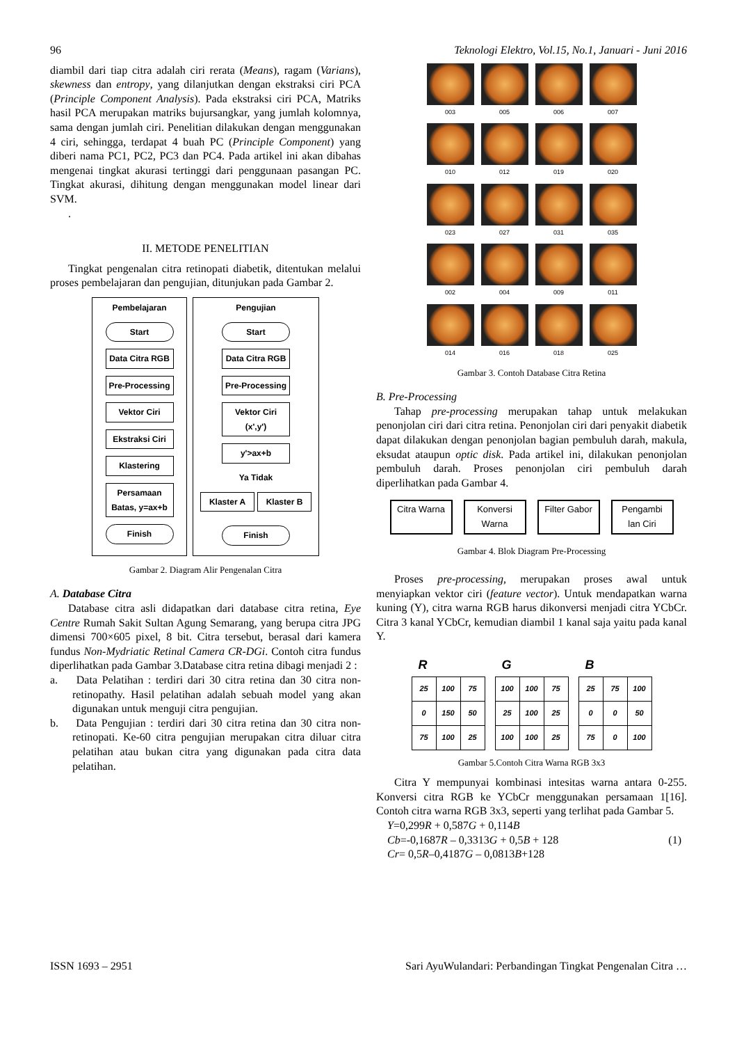96 Teknologi Elektro, Vol.15, No.1, Januari - Juni 2016
diambil dari tiap citra adalah ciri rerata (Means), ragam (Varians), skewness dan entropy, yang dilanjutkan dengan ekstraksi ciri PCA (Principle Component Analysis). Pada ekstraksi ciri PCA, Matriks hasil PCA merupakan matriks bujursangkar, yang jumlah kolomnya, sama dengan jumlah ciri. Penelitian dilakukan dengan menggunakan 4 ciri, sehingga, terdapat 4 buah PC (Principle Component) yang diberi nama PC1, PC2, PC3 dan PC4. Pada artikel ini akan dibahas mengenai tingkat akurasi tertinggi dari penggunaan pasangan PC. Tingkat akurasi, dihitung dengan menggunakan model linear dari SVM.
.
II. METODE PENELITIAN
Tingkat pengenalan citra retinopati diabetik, ditentukan melalui proses pembelajaran dan pengujian, ditunjukan pada Gambar 2.
Pembelajaran
Start
Data Citra RGB
Pre-Processing
Vektor Ciri
Ekstraksi Ciri
Klastering
Persamaan Batas, y=ax+b
Finish
Pengujian
Start
Data Citra RGB
Pre-Processing
Vektor Ciri (x',y')
y'>ax+b
Ya Tidak
Klaster A Klaster B
Finish
Gambar 2. Diagram Alir Pengenalan Citra
A. Database Citra
Database citra asli didapatkan dari database citra retina, Eye Centre Rumah Sakit Sultan Agung Semarang, yang berupa citra JPG dimensi 700×605 pixel, 8 bit. Citra tersebut, berasal dari kamera fundus Non-Mydriatic Retinal Camera CR-DGi. Contoh citra fundus diperlihatkan pada Gambar 3.Database citra retina dibagi menjadi 2 :
a. Data Pelatihan : terdiri dari 30 citra retina dan 30 citra non-retinopathy. Hasil pelatihan adalah sebuah model yang akan digunakan untuk menguji citra pengujian.
b. Data Pengujian : terdiri dari 30 citra retina dan 30 citra non-retinopati. Ke-60 citra pengujian merupakan citra diluar citra pelatihan atau bukan citra yang digunakan pada citra data pelatihan.
003
005
006
007
010
012
019
020
023
027
031
035
002
004
009
011
014
016
018
025
Gambar 3. Contoh Database Citra Retina
B. Pre-Processing
Tahap pre-processing merupakan tahap untuk melakukan penonjolan ciri dari citra retina. Penonjolan ciri dari penyakit diabetik dapat dilakukan dengan penonjolan bagian pembuluh darah, makula, eksudat ataupun optic disk. Pada artikel ini, dilakukan penonjolan pembuluh darah. Proses penonjolan ciri pembuluh darah diperlihatkan pada Gambar 4.
Citra Warna
Konversi Warna
Filter Gabor
Pengambi lan Ciri
Gambar 4. Blok Diagram Pre-Processing
Proses pre-processing, merupakan proses awal untuk menyiapkan vektor ciri (feature vector). Untuk mendapatkan warna kuning (Y), citra warna RGB harus dikonversi menjadi citra YCbCr. Citra 3 kanal YCbCr, kemudian diambil 1 kanal saja yaitu pada kanal Y.
R
| 25 | 100 | 75 |
| 0 | 150 | 50 |
| 75 | 100 | 25 |
G
| 100 | 100 | 75 |
| 25 | 100 | 25 |
| 100 | 100 | 25 |
B
| 25 | 75 | 100 |
| 0 | 0 | 50 |
| 75 | 0 | 100 |
Gambar 5.Contoh Citra Warna RGB 3x3
Citra Y mempunyai kombinasi intesitas warna antara 0-255. Konversi citra RGB ke YCbCr menggunakan persamaan 1[16]. Contoh citra warna RGB 3x3, seperti yang terlihat pada Gambar 5.
Y=0,299R + 0,587G + 0,114B
Cb=-0,1687R – 0,3313G + 0,5B + 128 (1)
Cr= 0,5R–0,4187G – 0,0813B+128
ISSN 1693 – 2951 Sari AyuWulandari: Perbandingan Tingkat Pengenalan Citra …